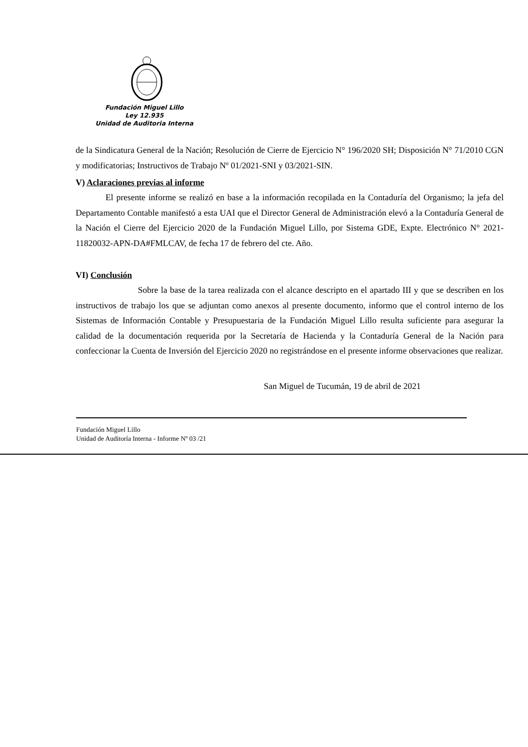Fundación Miguel Lillo
Ley 12.935
Unidad de Auditoria Interna
de la Sindicatura General de la Nación; Resolución de Cierre de Ejercicio N° 196/2020 SH; Disposición N° 71/2010 CGN y modificatorias; Instructivos de Trabajo Nº 01/2021-SNI y 03/2021-SIN.
V) Aclaraciones previas al informe
El presente informe se realizó en base a la información recopilada en la Contaduría del Organismo; la jefa del Departamento Contable manifestó a esta UAI que el Director General de Administración elevó a la Contaduría General de la Nación el Cierre del Ejercicio 2020 de la Fundación Miguel Lillo, por Sistema GDE, Expte. Electrónico N° 2021-11820032-APN-DA#FMLCAV, de fecha 17 de febrero del cte. Año.
VI) Conclusión
Sobre la base de la tarea realizada con el alcance descripto en el apartado III y que se describen en los instructivos de trabajo los que se adjuntan como anexos al presente documento, informo que el control interno de los Sistemas de Información Contable y Presupuestaria de la Fundación Miguel Lillo resulta suficiente para asegurar la calidad de la documentación requerida por la Secretaría de Hacienda y la Contaduría General de la Nación para confeccionar la Cuenta de Inversión del Ejercicio 2020 no registrándose en el presente informe observaciones que realizar.
San Miguel de Tucumán, 19 de abril de 2021
Fundación Miguel Lillo
Unidad de Auditoría Interna - Informe Nº 03 /21